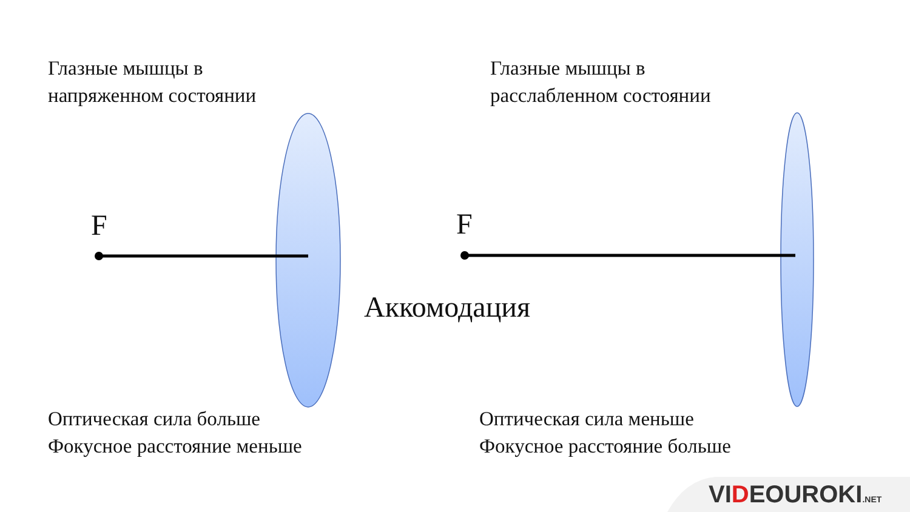Глазные мышцы в
напряженном состоянии
Глазные мышцы в
расслабленном состоянии
F F
Аккомодация
Оптическая сила больше
Фокусное расстояние меньше
Оптическая сила меньше
Фокусное расстояние больше
VIDEOUROKI.NET